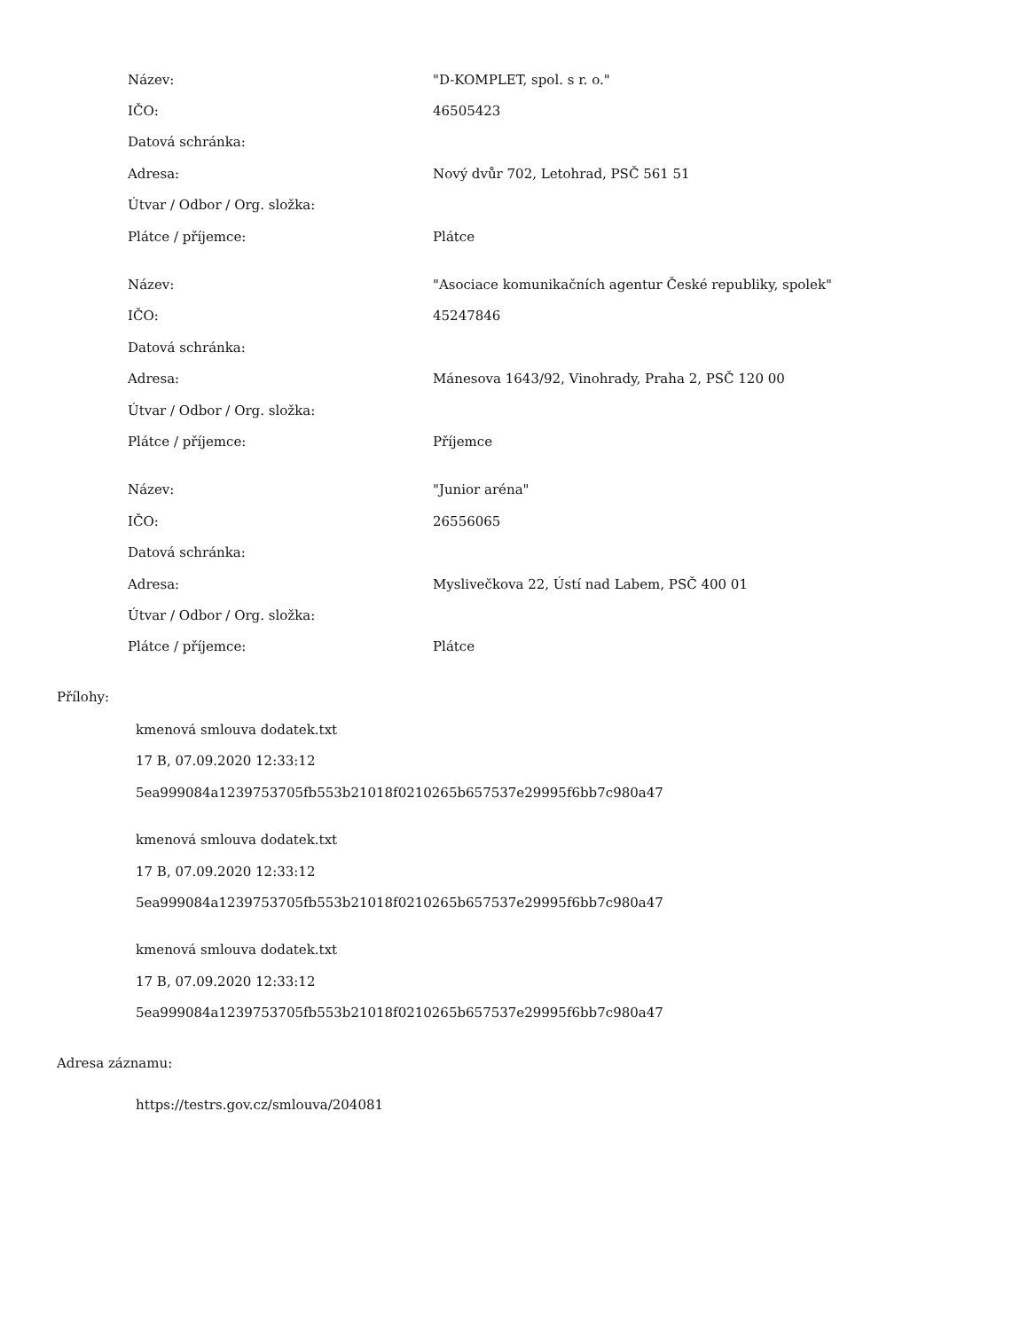| Název: | "D-KOMPLET, spol. s r. o." |
| IČO: | 46505423 |
| Datová schránka: | |
| Adresa: | Nový dvůr 702, Letohrad, PSČ 561 51 |
| Útvar / Odbor / Org. složka: | |
| Plátce / příjemce: | Plátce |
| Název: | "Asociace komunikačních agentur České republiky, spolek" |
| IČO: | 45247846 |
| Datová schránka: | |
| Adresa: | Mánesova 1643/92, Vinohrady, Praha 2, PSČ 120 00 |
| Útvar / Odbor / Org. složka: | |
| Plátce / příjemce: | Příjemce |
| Název: | "Junior aréna" |
| IČO: | 26556065 |
| Datová schránka: | |
| Adresa: | Myslivečkova 22, Ústí nad Labem, PSČ 400 01 |
| Útvar / Odbor / Org. složka: | |
| Plátce / příjemce: | Plátce |
Přílohy:
kmenová smlouva dodatek.txt
17 B, 07.09.2020 12:33:12
5ea999084a1239753705fb553b21018f0210265b657537e29995f6bb7c980a47
kmenová smlouva dodatek.txt
17 B, 07.09.2020 12:33:12
5ea999084a1239753705fb553b21018f0210265b657537e29995f6bb7c980a47
kmenová smlouva dodatek.txt
17 B, 07.09.2020 12:33:12
5ea999084a1239753705fb553b21018f0210265b657537e29995f6bb7c980a47
Adresa záznamu:
https://testrs.gov.cz/smlouva/204081